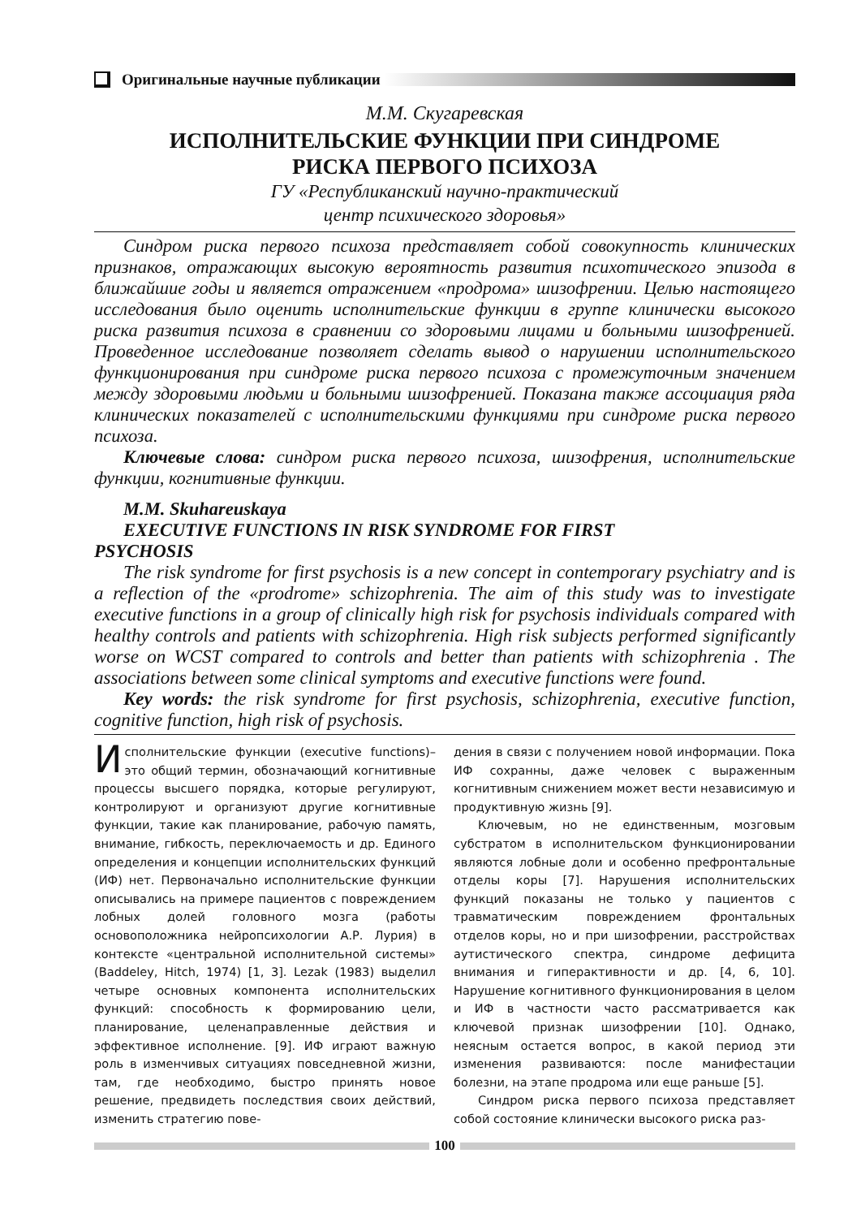Оригинальные научные публикации
М.М. Скугаревская
ИСПОЛНИТЕЛЬСКИЕ ФУНКЦИИ ПРИ СИНДРОМЕ
РИСКА ПЕРВОГО ПСИХОЗА
ГУ «Республиканский научно-практический
центр психического здоровья»
Синдром риска первого психоза представляет собой совокупность клинических признаков, отражающих высокую вероятность развития психотического эпизода в ближайшие годы и является отражением «продрома» шизофрении. Целью настоящего исследования было оценить исполнительские функции в группе клинически высокого риска развития психоза в сравнении со здоровыми лицами и больными шизофренией. Проведенное исследование позволяет сделать вывод о нарушении исполнительского функционирования при синдроме риска первого психоза с промежуточным значением между здоровыми людьми и больными шизофренией. Показана также ассоциация ряда клинических показателей с исполнительскими функциями при синдроме риска первого психоза.
Ключевые слова: синдром риска первого психоза, шизофрения, исполнительские функции, когнитивные функции.
M.M. Skuhareuskaya
EXECUTIVE FUNCTIONS IN RISK SYNDROME FOR FIRST
PSYCHOSIS
The risk syndrome for first psychosis is a new concept in contemporary psychiatry and is a reflection of the «prodrome» schizophrenia. The aim of this study was to investigate executive functions in a group of clinically high risk for psychosis individuals compared with healthy controls and patients with schizophrenia. High risk subjects performed significantly worse on WCST compared to controls and better than patients with schizophrenia . The associations between some clinical symptoms and executive functions were found.
Key words: the risk syndrome for first psychosis, schizophrenia, executive function, cognitive function, high risk of psychosis.
Исполнительские функции (executive functions)– это общий термин, обозначающий когнитивные процессы высшего порядка, которые регулируют, контролируют и организуют другие когнитивные функции, такие как планирование, рабочую память, внимание, гибкость, переключаемость и др. Единого определения и концепции исполнительских функций (ИФ) нет. Первоначально исполнительские функции описывались на примере пациентов с повреждением лобных долей головного мозга (работы основоположника нейропсихологии А.Р. Лурия) в контексте «центральной исполнительной системы» (Baddeley, Hitch, 1974) [1, 3]. Lezak (1983) выделил четыре основных компонента исполнительских функций: способность к формированию цели, планирование, целенаправленные действия и эффективное исполнение. [9]. ИФ играют важную роль в изменчивых ситуациях повседневной жизни, там, где необходимо, быстро принять новое решение, предвидеть последствия своих действий, изменить стратегию пове-
дения в связи с получением новой информации. Пока ИФ сохранны, даже человек с выраженным когнитивным снижением может вести независимую и продуктивную жизнь [9].
Ключевым, но не единственным, мозговым субстратом в исполнительском функционировании являются лобные доли и особенно префронтальные отделы коры [7]. Нарушения исполнительских функций показаны не только у пациентов с травматическим повреждением фронтальных отделов коры, но и при шизофрении, расстройствах аутистического спектра, синдроме дефицита внимания и гиперактивности и др. [4, 6, 10]. Нарушение когнитивного функционирования в целом и ИФ в частности часто рассматривается как ключевой признак шизофрении [10]. Однако, неясным остается вопрос, в какой период эти изменения развиваются: после манифестации болезни, на этапе продрома или еще раньше [5].
Синдром риска первого психоза представляет собой состояние клинически высокого риска раз-
100